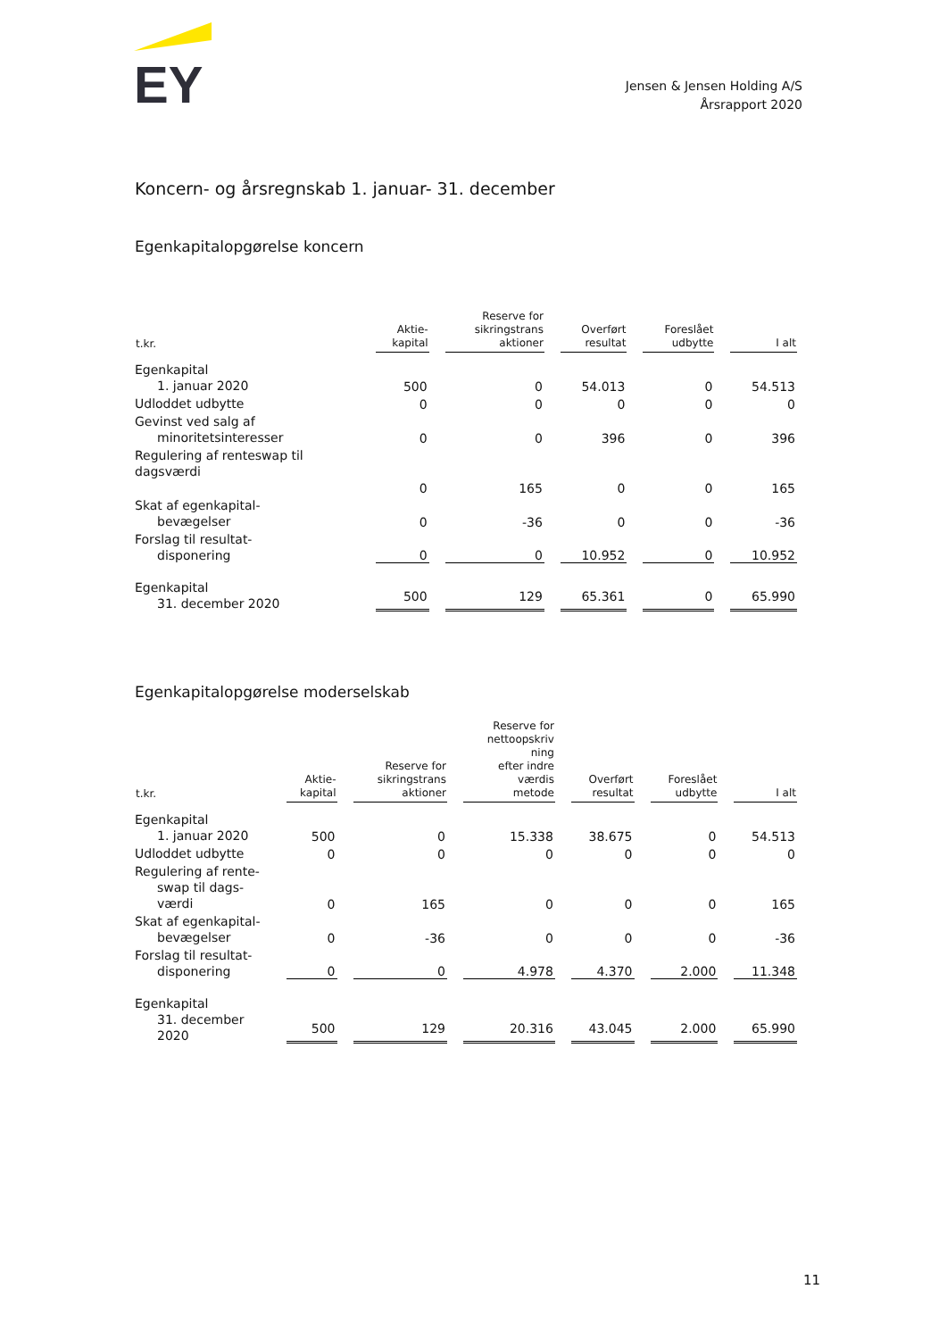EY
Jensen & Jensen Holding A/S
Årsrapport 2020
Koncern- og årsregnskab 1. januar- 31. december
Egenkapitalopgørelse koncern
| t.kr. | Aktie- kapital | Reserve for sikringstrans aktioner | Overført resultat | Foreslået udbytte | I alt |
| --- | --- | --- | --- | --- | --- |
| Egenkapital 1. januar 2020 | 500 | 0 | 54.013 | 0 | 54.513 |
| Udloddet udbytte | 0 | 0 | 0 | 0 | 0 |
| Gevinst ved salg af minoritetsinteresser | 0 | 0 | 396 | 0 | 396 |
| Regulering af renteswap til dagsværdi | 0 | 165 | 0 | 0 | 165 |
| Skat af egenkapital- bevægelser | 0 | -36 | 0 | 0 | -36 |
| Forslag til resultat- disponering | 0 | 0 | 10.952 | 0 | 10.952 |
| Egenkapital 31. december 2020 | 500 | 129 | 65.361 | 0 | 65.990 |
Egenkapitalopgørelse moderselskab
| t.kr. | Aktie- kapital | Reserve for sikringstrans aktioner | Reserve for nettoopskriv ning efter indre værdis metode | Overført resultat | Foreslået udbytte | I alt |
| --- | --- | --- | --- | --- | --- | --- |
| Egenkapital 1. januar 2020 | 500 | 0 | 15.338 | 38.675 | 0 | 54.513 |
| Udloddet udbytte | 0 | 0 | 0 | 0 | 0 | 0 |
| Regulering af rente- swap til dags- værdi | 0 | 165 | 0 | 0 | 0 | 165 |
| Skat af egenkapital- bevægelser | 0 | -36 | 0 | 0 | 0 | -36 |
| Forslag til resultat- disponering | 0 | 0 | 4.978 | 4.370 | 2.000 | 11.348 |
| Egenkapital 31. december 2020 | 500 | 129 | 20.316 | 43.045 | 2.000 | 65.990 |
11